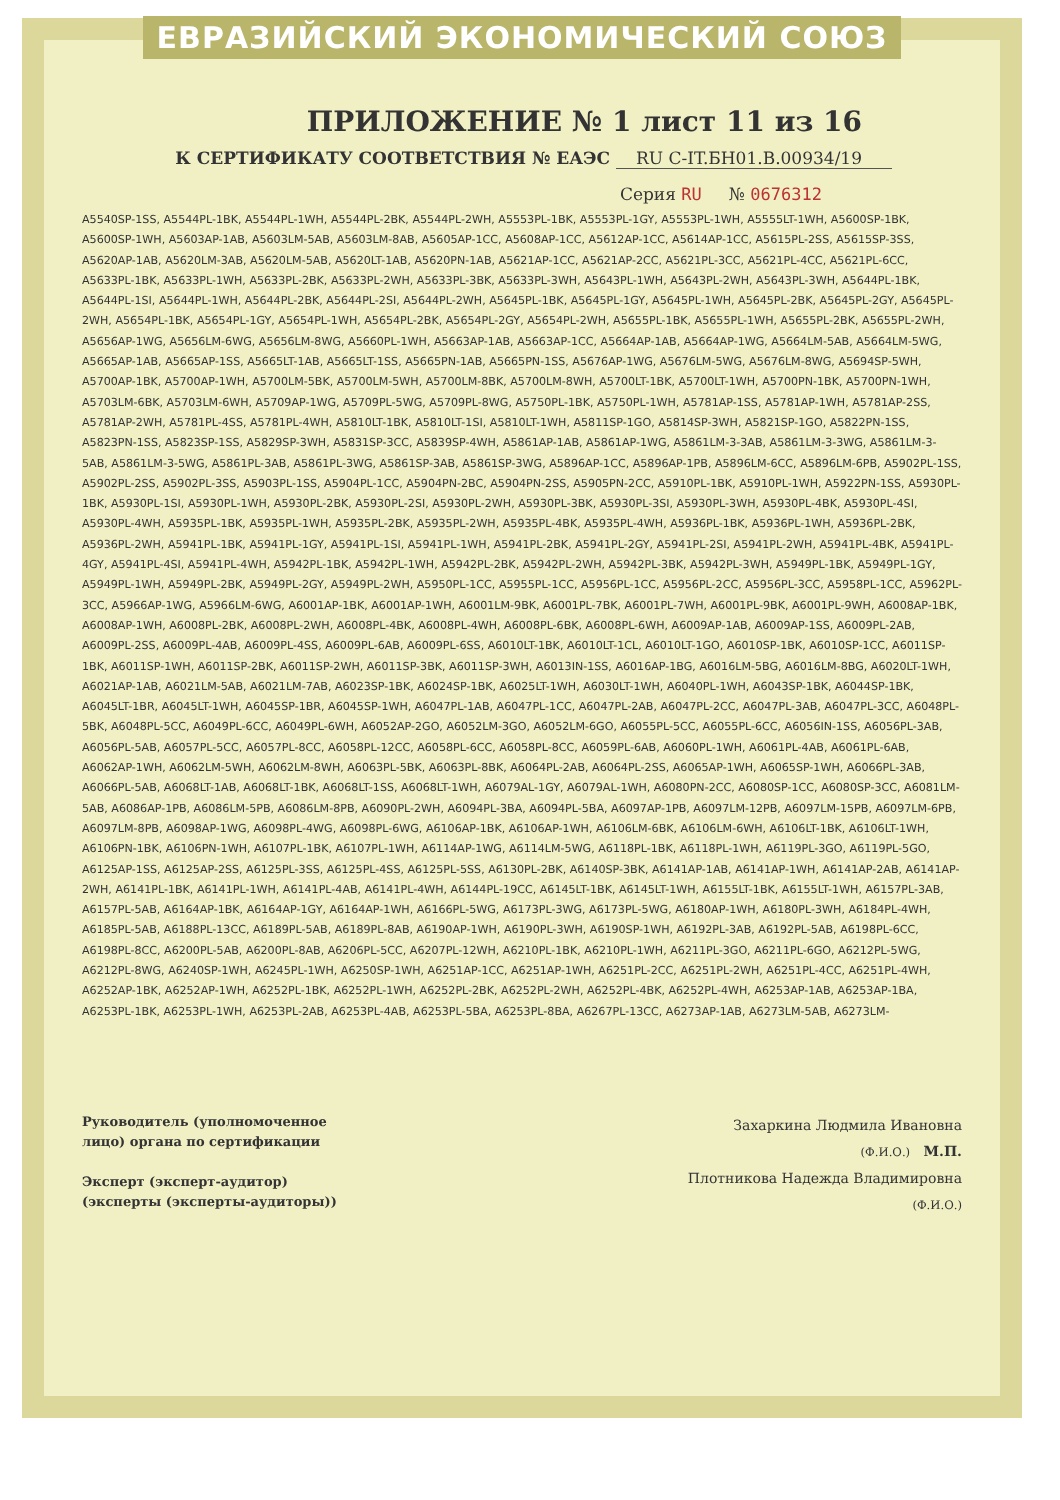ЕВРАЗИЙСКИЙ ЭКОНОМИЧЕСКИЙ СОЮЗ
ПРИЛОЖЕНИЕ № 1 лист 11 из 16
К СЕРТИФИКАТУ СООТВЕТСТВИЯ № ЕАЭС RU С-IT.БН01.В.00934/19
Серия RU № 0676312
A5540SP-1SS, A5544PL-1BK, A5544PL-1WH, A5544PL-2BK, A5544PL-2WH, A5553PL-1BK, A5553PL-1GY, A5553PL-1WH, A5555LT-1WH, A5600SP-1BK, A5600SP-1WH, A5603AP-1AB, A5603LM-5AB, A5603LM-8AB, A5605AP-1CC, A5608AP-1CC, A5612AP-1CC, A5614AP-1CC, A5615PL-2SS, A5615SP-3SS, A5620AP-1AB, A5620LM-3AB, A5620LM-5AB, A5620LT-1AB, A5620PN-1AB, A5621AP-1CC, A5621AP-2CC, A5621PL-3CC, A5621PL-4CC, A5621PL-6CC, A5633PL-1BK, A5633PL-1WH, A5633PL-2BK, A5633PL-2WH, A5633PL-3BK, A5633PL-3WH, A5643PL-1WH, A5643PL-2WH, A5643PL-3WH, A5644PL-1BK, A5644PL-1SI, A5644PL-1WH, A5644PL-2BK, A5644PL-2SI, A5644PL-2WH, A5645PL-1BK, A5645PL-1GY, A5645PL-1WH, A5645PL-2BK, A5645PL-2GY, A5645PL-2WH, A5654PL-1BK, A5654PL-1GY, A5654PL-1WH, A5654PL-2BK, A5654PL-2GY, A5654PL-2WH, A5655PL-1BK, A5655PL-1WH, A5655PL-2BK, A5655PL-2WH, A5656AP-1WG, A5656LM-6WG, A5656LM-8WG, A5660PL-1WH, A5663AP-1AB, A5663AP-1CC, A5664AP-1AB, A5664AP-1WG, A5664LM-5AB, A5664LM-5WG, A5665AP-1AB, A5665AP-1SS, A5665LT-1AB, A5665LT-1SS, A5665PN-1AB, A5665PN-1SS, A5676AP-1WG, A5676LM-5WG, A5676LM-8WG, A5694SP-5WH, A5700AP-1BK, A5700AP-1WH, A5700LM-5BK, A5700LM-5WH, A5700LM-8BK, A5700LM-8WH, A5700LT-1BK, A5700LT-1WH, A5700PN-1BK, A5700PN-1WH, A5703LM-6BK, A5703LM-6WH, A5709AP-1WG, A5709PL-5WG, A5709PL-8WG, A5750PL-1BK, A5750PL-1WH, A5781AP-1SS, A5781AP-1WH, A5781AP-2SS, A5781AP-2WH, A5781PL-4SS, A5781PL-4WH, A5810LT-1BK, A5810LT-1SI, A5810LT-1WH, A5811SP-1GO, A5814SP-3WH, A5821SP-1GO, A5822PN-1SS, A5823PN-1SS, A5823SP-1SS, A5829SP-3WH, A5831SP-3CC, A5839SP-4WH, A5861AP-1AB, A5861AP-1WG, A5861LM-3-3AB, A5861LM-3-3WG, A5861LM-3-5AB, A5861LM-3-5WG, A5861PL-3AB, A5861PL-3WG, A5861SP-3AB, A5861SP-3WG, A5896AP-1CC, A5896AP-1PB, A5896LM-6CC, A5896LM-6PB, A5902PL-1SS, A5902PL-2SS, A5902PL-3SS, A5903PL-1SS, A5904PL-1CC, A5904PN-2BC, A5904PN-2SS, A5905PN-2CC, A5910PL-1BK, A5910PL-1WH, A5922PN-1SS, A5930PL-1BK, A5930PL-1SI, A5930PL-1WH, A5930PL-2BK, A5930PL-2SI, A5930PL-2WH, A5930PL-3BK, A5930PL-3SI, A5930PL-3WH, A5930PL-4BK, A5930PL-4SI, A5930PL-4WH, A5935PL-1BK, A5935PL-1WH, A5935PL-2BK, A5935PL-2WH, A5935PL-4BK, A5935PL-4WH, A5936PL-1BK, A5936PL-1WH, A5936PL-2BK, A5936PL-2WH, A5941PL-1BK, A5941PL-1GY, A5941PL-1SI, A5941PL-1WH, A5941PL-2BK, A5941PL-2GY, A5941PL-2SI, A5941PL-2WH, A5941PL-4BK, A5941PL-4GY, A5941PL-4SI, A5941PL-4WH, A5942PL-1BK, A5942PL-1WH, A5942PL-2BK, A5942PL-2WH, A5942PL-3BK, A5942PL-3WH, A5949PL-1BK, A5949PL-1GY, A5949PL-1WH, A5949PL-2BK, A5949PL-2GY, A5949PL-2WH, A5950PL-1CC, A5955PL-1CC, A5956PL-1CC, A5956PL-2CC, A5956PL-3CC, A5958PL-1CC, A5962PL-3CC, A5966AP-1WG, A5966LM-6WG, A6001AP-1BK, A6001AP-1WH, A6001LM-9BK, A6001PL-7BK, A6001PL-7WH, A6001PL-9BK, A6001PL-9WH, A6008AP-1BK, A6008AP-1WH, A6008PL-2BK, A6008PL-2WH, A6008PL-4BK, A6008PL-4WH, A6008PL-6BK, A6008PL-6WH, A6009AP-1AB, A6009AP-1SS, A6009PL-2AB, A6009PL-2SS, A6009PL-4AB, A6009PL-4SS, A6009PL-6AB, A6009PL-6SS, A6010LT-1BK, A6010LT-1CL, A6010LT-1GO, A6010SP-1BK, A6010SP-1CC, A6011SP-1BK, A6011SP-1WH, A6011SP-2BK, A6011SP-2WH, A6011SP-3BK, A6011SP-3WH, A6013IN-1SS, A6016AP-1BG, A6016LM-5BG, A6016LM-8BG, A6020LT-1WH, A6021AP-1AB, A6021LM-5AB, A6021LM-7AB, A6023SP-1BK, A6024SP-1BK, A6025LT-1WH, A6030LT-1WH, A6040PL-1WH, A6043SP-1BK, A6044SP-1BK, A6045LT-1BR, A6045LT-1WH, A6045SP-1BR, A6045SP-1WH, A6047PL-1AB, A6047PL-1CC, A6047PL-2AB, A6047PL-2CC, A6047PL-3AB, A6047PL-3CC, A6048PL-5BK, A6048PL-5CC, A6049PL-6CC, A6049PL-6WH, A6052AP-2GO, A6052LM-3GO, A6052LM-6GO, A6055PL-5CC, A6055PL-6CC, A6056IN-1SS, A6056PL-3AB, A6056PL-5AB, A6057PL-5CC, A6057PL-8CC, A6058PL-12CC, A6058PL-6CC, A6058PL-8CC, A6059PL-6AB, A6060PL-1WH, A6061PL-4AB, A6061PL-6AB, A6062AP-1WH, A6062LM-5WH, A6062LM-8WH, A6063PL-5BK, A6063PL-8BK, A6064PL-2AB, A6064PL-2SS, A6065AP-1WH, A6065SP-1WH, A6066PL-3AB, A6066PL-5AB, A6068LT-1AB, A6068LT-1BK, A6068LT-1SS, A6068LT-1WH, A6079AL-1GY, A6079AL-1WH, A6080PN-2CC, A6080SP-1CC, A6080SP-3CC, A6081LM-5AB, A6086AP-1PB, A6086LM-5PB, A6086LM-8PB, A6090PL-2WH, A6094PL-3BA, A6094PL-5BA, A6097AP-1PB, A6097LM-12PB, A6097LM-15PB, A6097LM-6PB, A6097LM-8PB, A6098AP-1WG, A6098PL-4WG, A6098PL-6WG, A6106AP-1BK, A6106AP-1WH, A6106LM-6BK, A6106LM-6WH, A6106LT-1BK, A6106LT-1WH, A6106PN-1BK, A6106PN-1WH, A6107PL-1BK, A6107PL-1WH, A6114AP-1WG, A6114LM-5WG, A6118PL-1BK, A6118PL-1WH, A6119PL-3GO, A6119PL-5GO, A6125AP-1SS, A6125AP-2SS, A6125PL-3SS, A6125PL-4SS, A6125PL-5SS, A6130PL-2BK, A6140SP-3BK, A6141AP-1AB, A6141AP-1WH, A6141AP-2AB, A6141AP-2WH, A6141PL-1BK, A6141PL-1WH, A6141PL-4AB, A6141PL-4WH, A6144PL-19CC, A6145LT-1BK, A6145LT-1WH, A6155LT-1BK, A6155LT-1WH, A6157PL-3AB, A6157PL-5AB, A6164AP-1BK, A6164AP-1GY, A6164AP-1WH, A6166PL-5WG, A6173PL-3WG, A6173PL-5WG, A6180AP-1WH, A6180PL-3WH, A6184PL-4WH, A6185PL-5AB, A6188PL-13CC, A6189PL-5AB, A6189PL-8AB, A6190AP-1WH, A6190PL-3WH, A6190SP-1WH, A6192PL-3AB, A6192PL-5AB, A6198PL-6CC, A6198PL-8CC, A6200PL-5AB, A6200PL-8AB, A6206PL-5CC, A6207PL-12WH, A6210PL-1BK, A6210PL-1WH, A6211PL-3GO, A6211PL-6GO, A6212PL-5WG, A6212PL-8WG, A6240SP-1WH, A6245PL-1WH, A6250SP-1WH, A6251AP-1CC, A6251AP-1WH, A6251PL-2CC, A6251PL-2WH, A6251PL-4CC, A6251PL-4WH, A6252AP-1BK, A6252AP-1WH, A6252PL-1BK, A6252PL-1WH, A6252PL-2BK, A6252PL-2WH, A6252PL-4BK, A6252PL-4WH, A6253AP-1AB, A6253AP-1BA, A6253PL-1BK, A6253PL-1WH, A6253PL-2AB, A6253PL-4AB, A6253PL-5BA, A6253PL-8BA, A6267PL-13CC, A6273AP-1AB, A6273LM-5AB, A6273LM-
Руководитель (уполномоченное лицо) органа по сертификации
Эксперт (эксперт-аудитор)
(эксперты (эксперты-аудиторы))
Захаркина Людмила Ивановна
(Ф.И.О.) М.П.
Плотникова Надежда Владимировна
(Ф.И.О.)